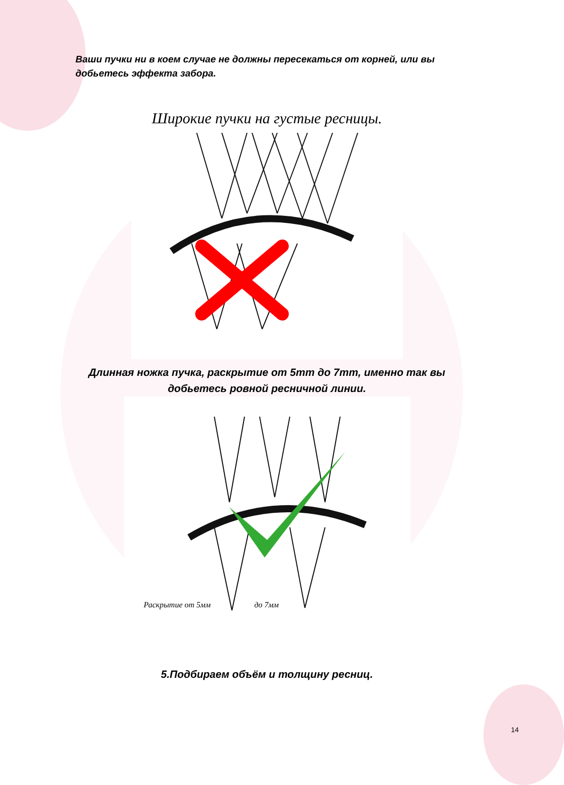Ваши пучки ни в коем случае не должны пересекаться от корней, или вы добьетесь эффекта забора.
Широкие пучки на густые ресницы.
Длинная ножка пучка, раскрытие от 5mm до 7mm, именно так вы
добьетесь ровной ресничной линии.
Раскрытие от 5мм до 7мм
5.Подбираем объём и толщину ресниц.
14